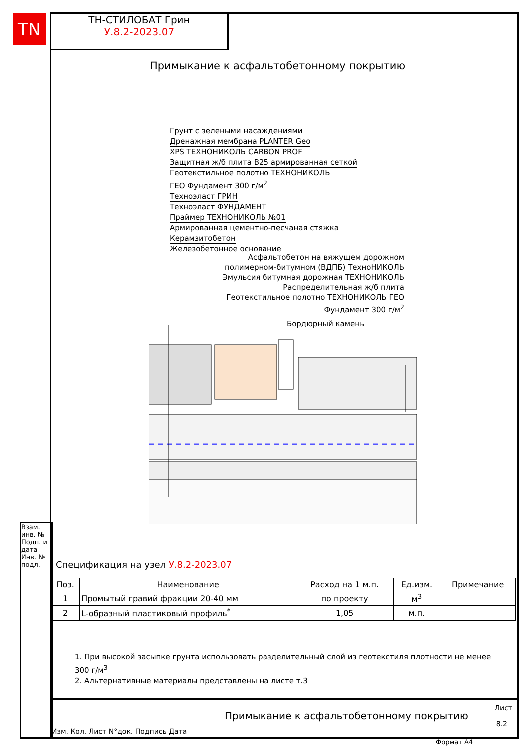TN
ТН-СТИЛОБАТ Грин
У.8.2-2023.07
Примыкание к асфальтобетонному покрытию
Грунт с зелеными насаждениями
Дренажная мембрана PLANTER Geo
XPS ТЕХНОНИКОЛЬ CARBON PROF
Защитная ж/б плита B25 армированная сеткой
Геотекстильное полотно ТЕХНОНИКОЛЬ
ГЕО Фундамент 300 г/м<sup>2</sup>
Техноэласт ГРИН
Техноэласт ФУНДАМЕНТ
Праймер ТЕХНОНИКОЛЬ №01
Армированная цементно-песчаная стяжка
Керамзитобетон
Железобетонное основание
Асфальтобетон на вяжущем дорожном
полимерном-битумном (ВДПБ) ТехноНИКОЛЬ
Эмульсия битумная дорожная ТЕХНОНИКОЛЬ
Распределительная ж/б плита
Геотекстильное полотно ТЕХНОНИКОЛЬ ГЕО
Фундамент 300 г/м<sup>2</sup>
Бордюрный камень
Спецификация на узел У.8.2-2023.07
| Поз. | Наименование | Расход на 1 м.п. | Ед.изм. | Примечание |
| --- | --- | --- | --- | --- |
| 1 | Промытый гравий фракции 20-40 мм | по проекту | м<sup>3</sup> | |
| 2 | L-образный пластиковый профиль<sup>*</sup> | 1,05 | м.п. | |
1. При высокой засыпке грунта использовать разделительный слой из геотекстиля плотности не менее 300 г/м<sup>3</sup>
2. Альтернативные материалы представлены на листе т.3
Взам. инв. №
Подп. и дата
Инв. № подл.
Изм. Кол. Лист N°док. Подпись Дата
Примыкание к асфальтобетонному покрытию
Лист
8.2
Формат A4